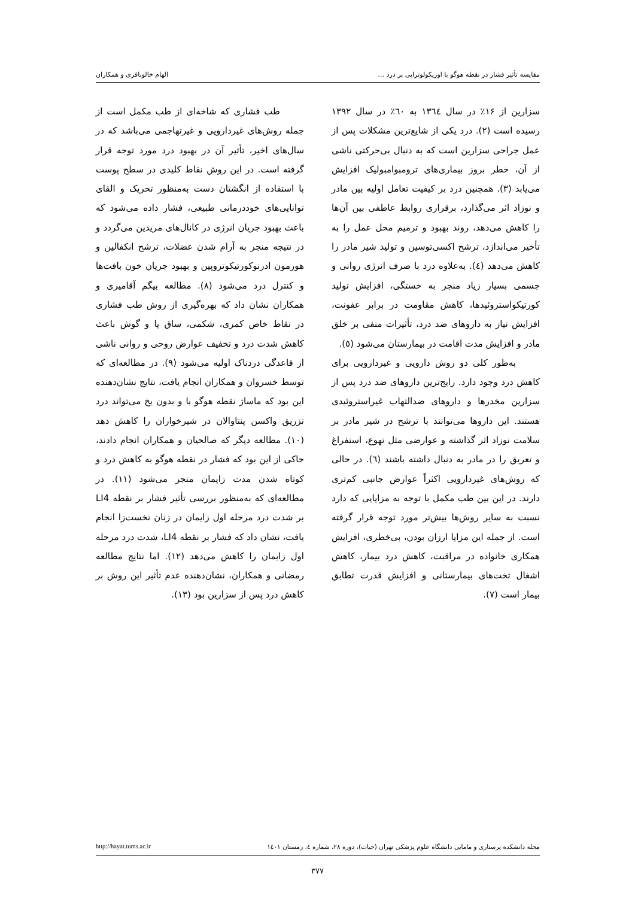مقایسه تأثیر فشار در نقطه هوگو با اوریکولوتراپی بر درد ... الهام خالوباقری و همکاران
سزارین از ۱۶٪ در سال ۱۳٦٤ به ٦۰٪ در سال ۱۳۹۲ رسیده است (۲). درد یکی از شایع‌ترین مشکلات پس از عمل جراحی سزارین است که به دنبال بی‌حرکتی ناشی از آن، خطر بروز بیماری‌های ترومبوامبولیک افزایش می‌یابد (۳). همچنین درد بر کیفیت تعامل اولیه بین مادر و نوزاد اثر می‌گذارد، برقراری روابط عاطفی بین آن‌ها را کاهش می‌دهد، روند بهبود و ترمیم محل عمل را به تأخیر می‌اندازد، ترشح اکسی‌توسین و تولید شیر مادر را کاهش می‌دهد (٤). به‌علاوه درد با صرف انرژی روانی و جسمی بسیار زیاد منجر به خستگی، افزایش تولید کورتیکواستروئیدها، کاهش مقاومت در برابر عفونت، افزایش نیاز به داروهای ضد درد، تأثیرات منفی بر خلق مادر و افزایش مدت اقامت در بیمارستان می‌شود (٥).
به‌طور کلی دو روش دارویی و غیردارویی برای کاهش درد وجود دارد. رایج‌ترین داروهای ضد درد پس از سزارین مخدرها و داروهای ضدالتهاب غیراستروئیدی هستند. این داروها می‌توانند با ترشح در شیر مادر بر سلامت نوزاد اثر گذاشته و عوارضی مثل تهوع، استفراغ و تعریق را در مادر به دنبال داشته باشند (٦). در حالی که روش‌های غیردارویی اکثراً عوارض جانبی کم‌تری دارند. در این بین طب مکمل با توجه به مزایایی که دارد نسبت به سایر روش‌ها بیش‌تر مورد توجه قرار گرفته است. از جمله این مزایا ارزان بودن، بی‌خطری، افزایش همکاری خانواده در مراقبت، کاهش درد بیمار، کاهش اشغال تخت‌های بیمارستانی و افزایش قدرت تطابق بیمار است (۷).
طب فشاری که شاخه‌ای از طب مکمل است از جمله روش‌های غیردارویی و غیرتهاجمی می‌باشد که در سال‌های اخیر، تأثیر آن در بهبود درد مورد توجه قرار گرفته است. در این روش نقاط کلیدی در سطح پوست با استفاده از انگشتان دست به‌منظور تحریک و القای توانایی‌های خوددرمانی طبیعی، فشار داده می‌شود که باعث بهبود جریان انرژی در کانال‌های مریدین می‌گردد و در نتیجه منجر به آرام شدن عضلات، ترشح انکفالین و هورمون ادرنوکورتیکوتروپین و بهبود جریان خون بافت‌ها و کنترل درد می‌شود (۸). مطالعه بیگم آقامیری و همکاران نشان داد که بهره‌گیری از روش طب فشاری در نقاط خاص کمری، شکمی، ساق پا و گوش باعث کاهش شدت درد و تخفیف عوارض روحی و روانی ناشی از قاعدگی دردناک اولیه می‌شود (۹). در مطالعه‌ای که توسط خسروان و همکاران انجام یافت، نتایج نشان‌دهنده این بود که ماساژ نقطه هوگو با و بدون یخ می‌تواند درد تزریق واکسن پنتاوالان در شیرخواران را کاهش دهد (۱۰). مطالعه دیگر که صالحیان و همکاران انجام دادند، حاکی از این بود که فشار در نقطه هوگو به کاهش درد و کوتاه شدن مدت زایمان منجر می‌شود (۱۱). در مطالعه‌ای که به‌منظور بررسی تأثیر فشار بر نقطه LI4 بر شدت درد مرحله اول زایمان در زنان نخست‌زا انجام یافت، نشان داد که فشار بر نقطه LI4، شدت درد مرحله اول زایمان را کاهش می‌دهد (۱۲). اما نتایج مطالعه رمضانی و همکاران، نشان‌دهنده عدم تأثیر این روش بر کاهش درد پس از سزارین بود (۱۳).
مجله دانشکده پرستاری و مامایی دانشگاه علوم پزشکی تهران (حیات)، دوره ۲۸، شماره ٤، زمستان ۱٤۰۱ http://hayat.tums.ac.ir
۳۷۷